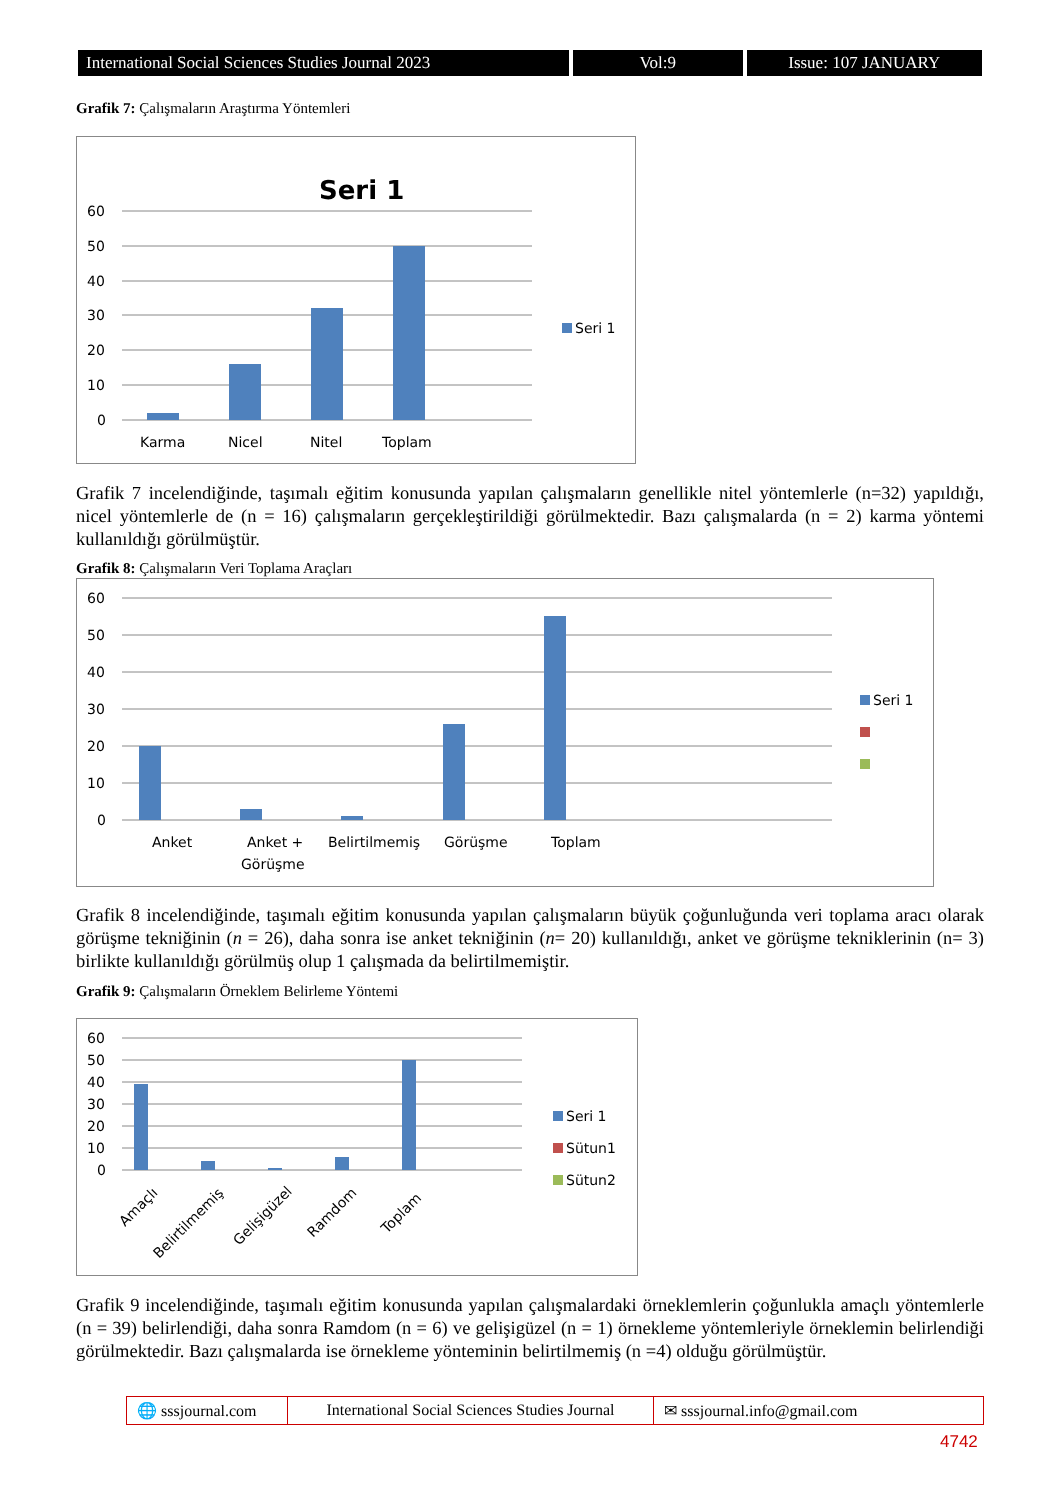International Social Sciences Studies Journal 2023
Vol:9 Issue: 107 JANUARY
Grafik 7: Çalışmaların Araştırma Yöntemleri
Seri 1
60
50
40
30
20
10
0
Karma
Nicel
Nitel
Toplam
Seri 1
Grafik 7 incelendiğinde, taşımalı eğitim konusunda yapılan çalışmaların genellikle nitel yöntemlerle (n=32) yapıldığı, nicel yöntemlerle de (n = 16) çalışmaların gerçekleştirildiği görülmektedir. Bazı çalışmalarda (n = 2) karma yöntemi kullanıldığı görülmüştür.
Grafik 8: Çalışmaların Veri Toplama Araçları
60
50
40
30
20
10
0
Anket
Anket +
Görüşme
Belirtilmemiş
Görüşme
Toplam
Seri 1
Grafik 8 incelendiğinde, taşımalı eğitim konusunda yapılan çalışmaların büyük çoğunluğunda veri toplama aracı olarak görüşme tekniğinin (n = 26), daha sonra ise anket tekniğinin (n= 20) kullanıldığı, anket ve görüşme tekniklerinin (n= 3) birlikte kullanıldığı görülmüş olup 1 çalışmada da belirtilmemiştir.
Grafik 9: Çalışmaların Örneklem Belirleme Yöntemi
60
50
40
30
20
10
0
Amaçlı
Belirtilmemiş
Gelişigüzel
Ramdom
Toplam
Seri 1
Sütun1
Sütun2
Grafik 9 incelendiğinde, taşımalı eğitim konusunda yapılan çalışmalardaki örneklemlerin çoğunlukla amaçlı yöntemlerle (n = 39) belirlendiği, daha sonra Ramdom (n = 6) ve gelişigüzel (n = 1) örnekleme yöntemleriyle örneklemin belirlendiği görülmektedir. Bazı çalışmalarda ise örnekleme yönteminin belirtilmemiş (n =4) olduğu görülmüştür.
🌐 sssjournal.com
International Social Sciences Studies Journal
✉ sssjournal.info@gmail.com
4742